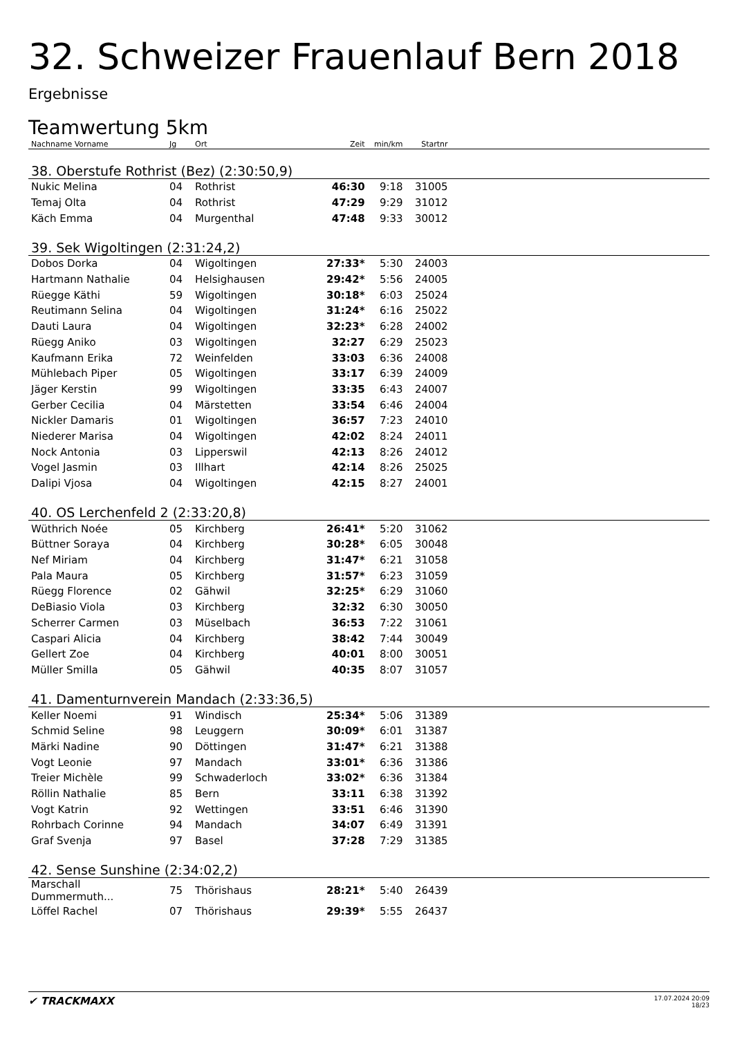32. Schweizer Frauenlauf Bern 2018
Ergebnisse
Teamwertung 5km
| Nachname Vorname | Jg | Ort | Zeit | min/km | Startnr | |
| --- | --- | --- | --- | --- | --- | --- |
| 38. Oberstufe Rothrist (Bez) (2:30:50,9) | | | | | | |
| Nukic Melina | 04 | Rothrist | 46:30 | 9:18 | 31005 | |
| Temaj Olta | 04 | Rothrist | 47:29 | 9:29 | 31012 | |
| Käch Emma | 04 | Murgenthal | 47:48 | 9:33 | 30012 | |
| 39. Sek Wigoltingen (2:31:24,2) | | | | | | |
| Dobos Dorka | 04 | Wigoltingen | 27:33* | 5:30 | 24003 | |
| Hartmann Nathalie | 04 | Helsighausen | 29:42* | 5:56 | 24005 | |
| Rüegge Käthi | 59 | Wigoltingen | 30:18* | 6:03 | 25024 | |
| Reutimann Selina | 04 | Wigoltingen | 31:24* | 6:16 | 25022 | |
| Dauti Laura | 04 | Wigoltingen | 32:23* | 6:28 | 24002 | |
| Rüegg Aniko | 03 | Wigoltingen | 32:27 | 6:29 | 25023 | |
| Kaufmann Erika | 72 | Weinfelden | 33:03 | 6:36 | 24008 | |
| Mühlebach Piper | 05 | Wigoltingen | 33:17 | 6:39 | 24009 | |
| Jäger Kerstin | 99 | Wigoltingen | 33:35 | 6:43 | 24007 | |
| Gerber Cecilia | 04 | Märstetten | 33:54 | 6:46 | 24004 | |
| Nickler Damaris | 01 | Wigoltingen | 36:57 | 7:23 | 24010 | |
| Niederer Marisa | 04 | Wigoltingen | 42:02 | 8:24 | 24011 | |
| Nock Antonia | 03 | Lipperswil | 42:13 | 8:26 | 24012 | |
| Vogel Jasmin | 03 | Illhart | 42:14 | 8:26 | 25025 | |
| Dalipi Vjosa | 04 | Wigoltingen | 42:15 | 8:27 | 24001 | |
| 40. OS Lerchenfeld 2 (2:33:20,8) | | | | | | |
| Wüthrich Noée | 05 | Kirchberg | 26:41* | 5:20 | 31062 | |
| Büttner Soraya | 04 | Kirchberg | 30:28* | 6:05 | 30048 | |
| Nef Miriam | 04 | Kirchberg | 31:47* | 6:21 | 31058 | |
| Pala Maura | 05 | Kirchberg | 31:57* | 6:23 | 31059 | |
| Rüegg Florence | 02 | Gähwil | 32:25* | 6:29 | 31060 | |
| DeBiasio Viola | 03 | Kirchberg | 32:32 | 6:30 | 30050 | |
| Scherrer Carmen | 03 | Müselbach | 36:53 | 7:22 | 31061 | |
| Caspari Alicia | 04 | Kirchberg | 38:42 | 7:44 | 30049 | |
| Gellert Zoe | 04 | Kirchberg | 40:01 | 8:00 | 30051 | |
| Müller Smilla | 05 | Gähwil | 40:35 | 8:07 | 31057 | |
| 41. Damenturnverein Mandach (2:33:36,5) | | | | | | |
| Keller Noemi | 91 | Windisch | 25:34* | 5:06 | 31389 | |
| Schmid Seline | 98 | Leuggern | 30:09* | 6:01 | 31387 | |
| Märki Nadine | 90 | Döttingen | 31:47* | 6:21 | 31388 | |
| Vogt Leonie | 97 | Mandach | 33:01* | 6:36 | 31386 | |
| Treier Michèle | 99 | Schwaderloch | 33:02* | 6:36 | 31384 | |
| Röllin Nathalie | 85 | Bern | 33:11 | 6:38 | 31392 | |
| Vogt Katrin | 92 | Wettingen | 33:51 | 6:46 | 31390 | |
| Rohrbach Corinne | 94 | Mandach | 34:07 | 6:49 | 31391 | |
| Graf Svenja | 97 | Basel | 37:28 | 7:29 | 31385 | |
| 42. Sense Sunshine (2:34:02,2) | | | | | | |
| Marschall Dummermuth... | 75 | Thörishaus | 28:21* | 5:40 | 26439 | |
| Löffel Rachel | 07 | Thörishaus | 29:39* | 5:55 | 26437 | |
✔ TRACKMAXX
17.07.2024 20:09
18/23